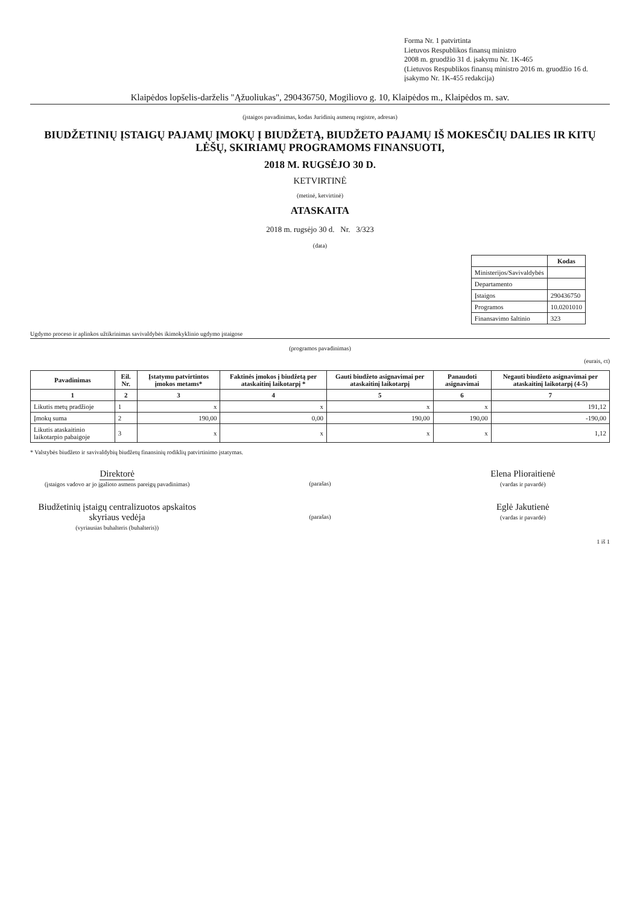Forma Nr. 1 patvirtinta
Lietuvos Respublikos finansų ministro
2008 m. gruodžio 31 d. įsakymu Nr. 1K-465
(Lietuvos Respublikos finansų ministro 2016 m. gruodžio 16 d. įsakymo Nr. 1K-455 redakcija)
Klaipėdos lopšelis-darželis "Ąžuoliukas", 290436750, Mogiliovo g. 10, Klaipėdos m., Klaipėdos m. sav.
(įstaigos pavadinimas, kodas Juridinių asmenų registre, adresas)
BIUDŽETINIŲ ĮSTAIGŲ PAJAMŲ ĮMOKŲ Į BIUDŽETĄ, BIUDŽETO PAJAMŲ IŠ MOKESČIŲ DALIES IR KITŲ LĖŠŲ, SKIRIAMŲ PROGRAMOMS FINANSUOTI,
2018 M. RUGSĖJO 30 D.
KETVIRTINĖ
(metinė, ketvirtinė)
ATASKAITA
2018 m. rugsėjo 30 d. Nr. 3/323
(data)
| | Kodas |
| Ministerijos/Savivaldybės | |
| Departamento | |
| Įstaigos | 290436750 |
| Programos | 10.0201010 |
| Finansavimo šaltinio | 323 |
Ugdymo proceso ir aplinkos užtikrinimas savivaldybės ikimokyklinio ugdymo įstaigose
(programos pavadinimas)
(eurais, ct)
| Pavadinimas | Eil. Nr. | Įstatymu patvirtintos įmokos metams* | Faktinės įmokos į biudžetą per ataskaitinį laikotarpį * | Gauti biudžeto asignavimai per ataskaitinį laikotarpį | Panaudoti asignavimai | Negauti biudžeto asignavimai per ataskaitinį laikotarpį (4-5) |
| --- | --- | --- | --- | --- | --- | --- |
| 1 | 2 | 3 | 4 | 5 | 6 | 7 |
| Likutis metų pradžioje | 1 | x | x | x | x | 191,12 |
| Įmokų suma | 2 | 190,00 | 0,00 | 190,00 | 190,00 | -190,00 |
| Likutis ataskaitinio laikotarpio pabaigoje | 3 | x | x | x | x | 1,12 |
* Valstybės biudžeto ir savivaldybių biudžetų finansinių rodiklių patvirtinimo įstatymas.
Direktorė
(įstaigos vadovo ar jo įgalioto asmens pareigų pavadinimas)
(parašas)
Elena Plioraitienė
(vardas ir pavardė)
Biudžetinių įstaigų centralizuotos apskaitos skyriaus vedėja
(vyriausias buhalteris (buhalteris))
(parašas)
Eglė Jakutienė
(vardas ir pavardė)
1 iš 1